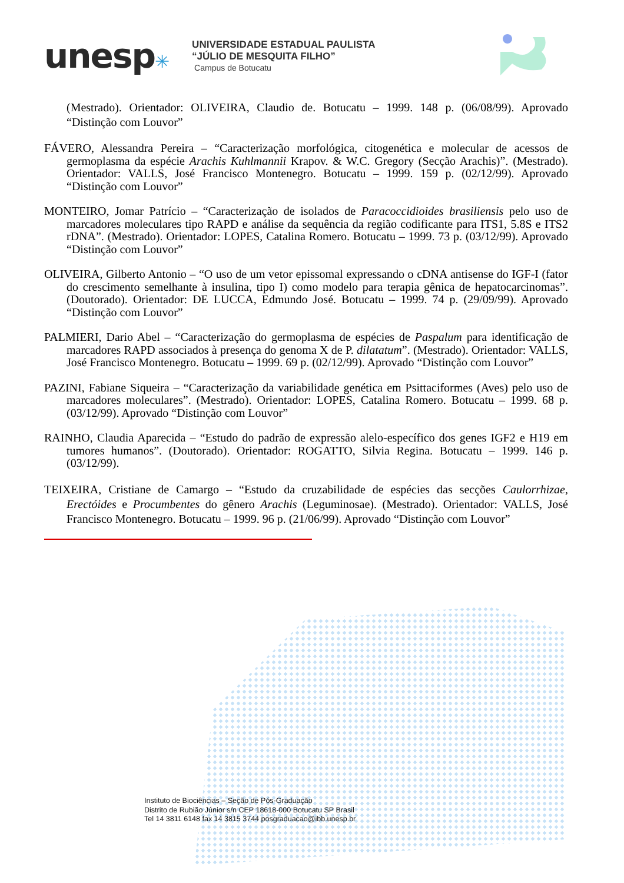unesp✳
UNIVERSIDADE ESTADUAL PAULISTA
“JÚLIO DE MESQUITA FILHO”
Campus de Botucatu
(Mestrado). Orientador: OLIVEIRA, Claudio de. Botucatu – 1999. 148 p. (06/08/99). Aprovado “Distinção com Louvor”
FÁVERO, Alessandra Pereira – “Caracterização morfológica, citogenética e molecular de acessos de germoplasma da espécie Arachis Kuhlmannii Krapov. & W.C. Gregory (Secção Arachis)”. (Mestrado). Orientador: VALLS, José Francisco Montenegro. Botucatu – 1999. 159 p. (02/12/99). Aprovado “Distinção com Louvor”
MONTEIRO, Jomar Patrício – “Caracterização de isolados de Paracoccidioides brasiliensis pelo uso de marcadores moleculares tipo RAPD e análise da sequência da região codificante para ITS1, 5.8S e ITS2 rDNA”. (Mestrado). Orientador: LOPES, Catalina Romero. Botucatu – 1999. 73 p. (03/12/99). Aprovado “Distinção com Louvor”
OLIVEIRA, Gilberto Antonio – “O uso de um vetor epissomal expressando o cDNA antisense do IGF-I (fator do crescimento semelhante à insulina, tipo I) como modelo para terapia gênica de hepatocarcinomas”. (Doutorado). Orientador: DE LUCCA, Edmundo José. Botucatu – 1999. 74 p. (29/09/99). Aprovado “Distinção com Louvor”
PALMIERI, Dario Abel – “Caracterização do germoplasma de espécies de Paspalum para identificação de marcadores RAPD associados à presença do genoma X de P. dilatatum”. (Mestrado). Orientador: VALLS, José Francisco Montenegro. Botucatu – 1999. 69 p. (02/12/99). Aprovado “Distinção com Louvor”
PAZINI, Fabiane Siqueira – “Caracterização da variabilidade genética em Psittaciformes (Aves) pelo uso de marcadores moleculares”. (Mestrado). Orientador: LOPES, Catalina Romero. Botucatu – 1999. 68 p. (03/12/99). Aprovado “Distinção com Louvor”
RAINHO, Claudia Aparecida – “Estudo do padrão de expressão alelo-específico dos genes IGF2 e H19 em tumores humanos”. (Doutorado). Orientador: ROGATTO, Silvia Regina. Botucatu – 1999. 146 p. (03/12/99).
TEIXEIRA, Cristiane de Camargo – “Estudo da cruzabilidade de espécies das secções Caulorrhizae, Erectóides e Procumbentes do gênero Arachis (Leguminosae). (Mestrado). Orientador: VALLS, José Francisco Montenegro. Botucatu – 1999. 96 p. (21/06/99). Aprovado “Distinção com Louvor”
Instituto de Biociências – Seção de Pós-Graduação
Distrito de Rubião Júnior s/n CEP 18618-000 Botucatu SP Brasil
Tel 14 3811 6148 fax 14 3815 3744 posgraduacao@ibb.unesp.br